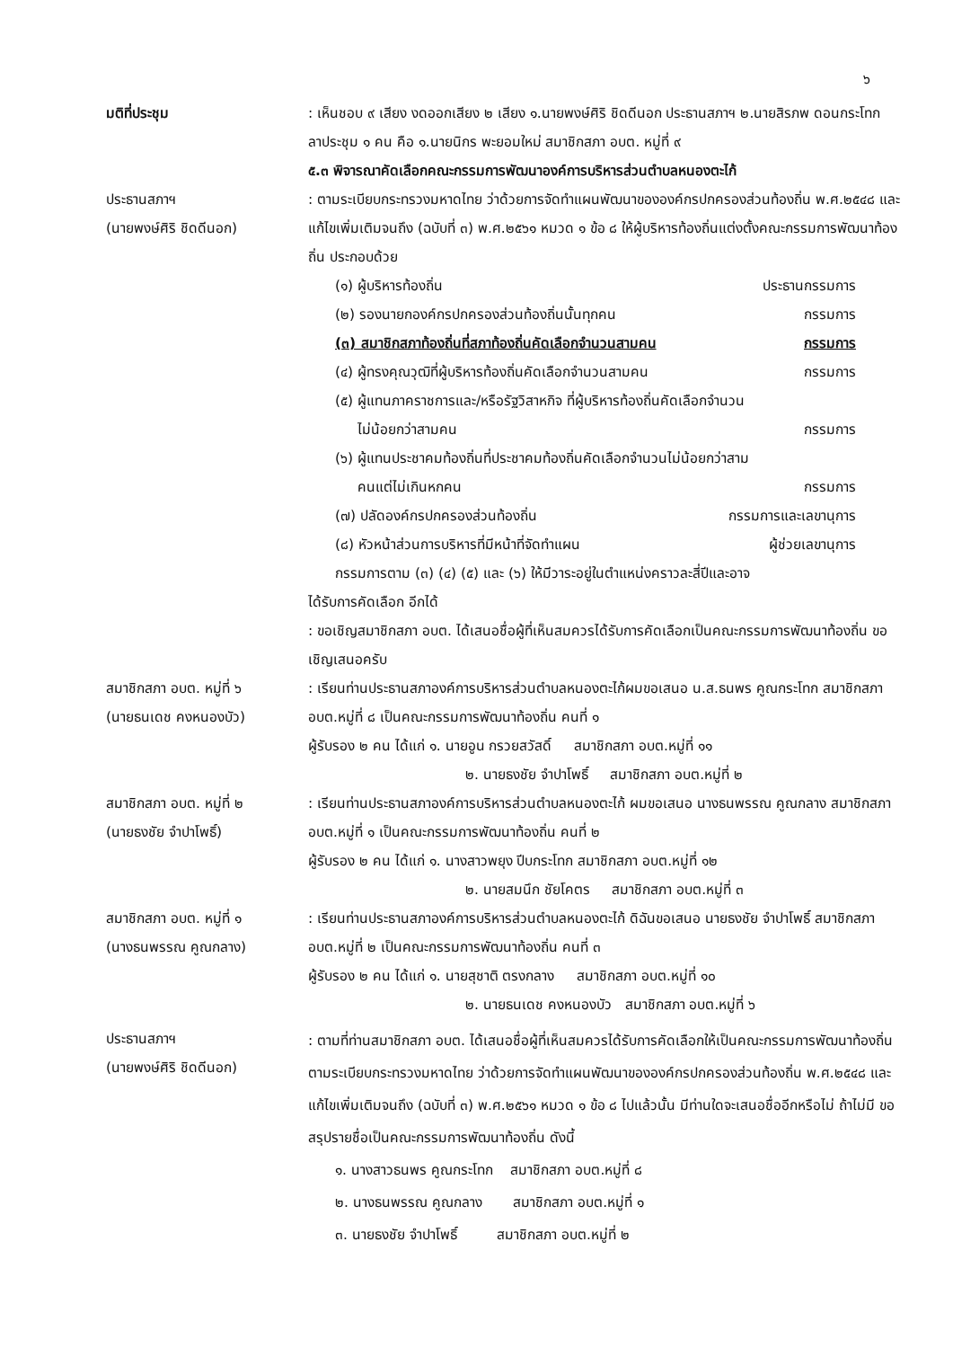๖
มติที่ประชุม : เห็นชอบ ๙ เสียง งดออกเสียง ๒ เสียง ๑.นายพงษ์ศิริ ชิดดีนอก ประธานสภาฯ ๒.นายสิรภพ ดอนกระโทก ลาประชุม ๑ คน คือ ๑.นายนิกร พะยอมใหม่ สมาชิกสภา อบต. หมู่ที่ ๙
๕.๓ พิจารณาคัดเลือกคณะกรรมการพัฒนาองค์การบริหารส่วนตำบลหนองตะไก้
ประธานสภาฯ
(นายพงษ์ศิริ ชิดดีนอก)
: ตามระเบียบกระทรวงมหาดไทย ว่าด้วยการจัดทำแผนพัฒนาขององค์กรปกครองส่วนท้องถิ่น พ.ศ.๒๕๔๘ และแก้ไขเพิ่มเติมจนถึง (ฉบับที่ ๓) พ.ศ.๒๕๖๑ หมวด ๑ ข้อ ๘ ให้ผู้บริหารท้องถิ่นแต่งตั้งคณะกรรมการพัฒนาท้องถิ่น ประกอบด้วย
(๑) ผู้บริหารท้องถิ่น ประธานกรรมการ
(๒) รองนายกองค์กรปกครองส่วนท้องถิ่นนั้นทุกคน กรรมการ
(๓) สมาชิกสภาท้องถิ่นที่สภาท้องถิ่นคัดเลือกจำนวนสามคน กรรมการ
(๔) ผู้ทรงคุณวุฒิที่ผู้บริหารท้องถิ่นคัดเลือกจำนวนสามคน กรรมการ
(๕) ผู้แทนภาคราชการและ/หรือรัฐวิสาหกิจ ที่ผู้บริหารท้องถิ่นคัดเลือกจำนวน
ไม่น้อยกว่าสามคน กรรมการ
(๖) ผู้แทนประชาคมท้องถิ่นที่ประชาคมท้องถิ่นคัดเลือกจำนวนไม่น้อยกว่าสาม
คนแต่ไม่เกินหกคน กรรมการ
(๗) ปลัดองค์กรปกครองส่วนท้องถิ่น กรรมการและเลขานุการ
(๘) หัวหน้าส่วนการบริหารที่มีหน้าที่จัดทำแผน ผู้ช่วยเลขานุการ
กรรมการตาม (๓) (๔) (๕) และ (๖) ให้มีวาระอยู่ในตำแหน่งคราวละสี่ปีและอาจ
ได้รับการคัดเลือก อีกได้
: ขอเชิญสมาชิกสภา อบต. ได้เสนอชื่อผู้ที่เห็นสมควรได้รับการคัดเลือกเป็นคณะกรรมการพัฒนาท้องถิ่น ขอเชิญเสนอครับ
สมาชิกสภา อบต. หมู่ที่ ๖
(นายธนเดช คงหนองบัว)
: เรียนท่านประธานสภาองค์การบริหารส่วนตำบลหนองตะไก้ผมขอเสนอ น.ส.ธนพร คูณกระโทก สมาชิกสภา อบต.หมู่ที่ ๘ เป็นคณะกรรมการพัฒนาท้องถิ่น คนที่ ๑
ผู้รับรอง ๒ คน ได้แก่ ๑. นายอูน กรวยสวัสดิ์ สมาชิกสภา อบต.หมู่ที่ ๑๑
๒. นายธงชัย จำปาโพธิ์ สมาชิกสภา อบต.หมู่ที่ ๒
สมาชิกสภา อบต. หมู่ที่ ๒
(นายธงชัย จำปาโพธิ์)
: เรียนท่านประธานสภาองค์การบริหารส่วนตำบลหนองตะไก้ ผมขอเสนอ นางธนพรรณ คูณกลาง สมาชิกสภา อบต.หมู่ที่ ๑ เป็นคณะกรรมการพัฒนาท้องถิ่น คนที่ ๒
ผู้รับรอง ๒ คน ได้แก่ ๑. นางสาวพยุง ปีบกระโทก สมาชิกสภา อบต.หมู่ที่ ๑๒
๒. นายสมนึก ชัยโคตร สมาชิกสภา อบต.หมู่ที่ ๓
สมาชิกสภา อบต. หมู่ที่ ๑
(นางธนพรรณ คูณกลาง)
: เรียนท่านประธานสภาองค์การบริหารส่วนตำบลหนองตะไก้ ดิฉันขอเสนอ นายธงชัย จำปาโพธิ์ สมาชิกสภา อบต.หมู่ที่ ๒ เป็นคณะกรรมการพัฒนาท้องถิ่น คนที่ ๓
ผู้รับรอง ๒ คน ได้แก่ ๑. นายสุชาติ ตรงกลาง สมาชิกสภา อบต.หมู่ที่ ๑๐
๒. นายธนเดช คงหนองบัว สมาชิกสภา อบต.หมู่ที่ ๖
ประธานสภาฯ
(นายพงษ์ศิริ ชิดดีนอก)
: ตามที่ท่านสมาชิกสภา อบต. ได้เสนอชื่อผู้ที่เห็นสมควรได้รับการคัดเลือกให้เป็นคณะกรรมการพัฒนาท้องถิ่น ตามระเบียบกระทรวงมหาดไทย ว่าด้วยการจัดทำแผนพัฒนาขององค์กรปกครองส่วนท้องถิ่น พ.ศ.๒๕๔๘ และแก้ไขเพิ่มเติมจนถึง (ฉบับที่ ๓) พ.ศ.๒๕๖๑ หมวด ๑ ข้อ ๘ ไปแล้วนั้น มีท่านใดจะเสนอชื่ออีกหรือไม่ ถ้าไม่มี ขอสรุปรายชื่อเป็นคณะกรรมการพัฒนาท้องถิ่น ดังนี้
๑. นางสาวธนพร คูณกระโทก สมาชิกสภา อบต.หมู่ที่ ๘
๒. นางธนพรรณ คูณกลาง สมาชิกสภา อบต.หมู่ที่ ๑
๓. นายธงชัย จำปาโพธิ์ สมาชิกสภา อบต.หมู่ที่ ๒